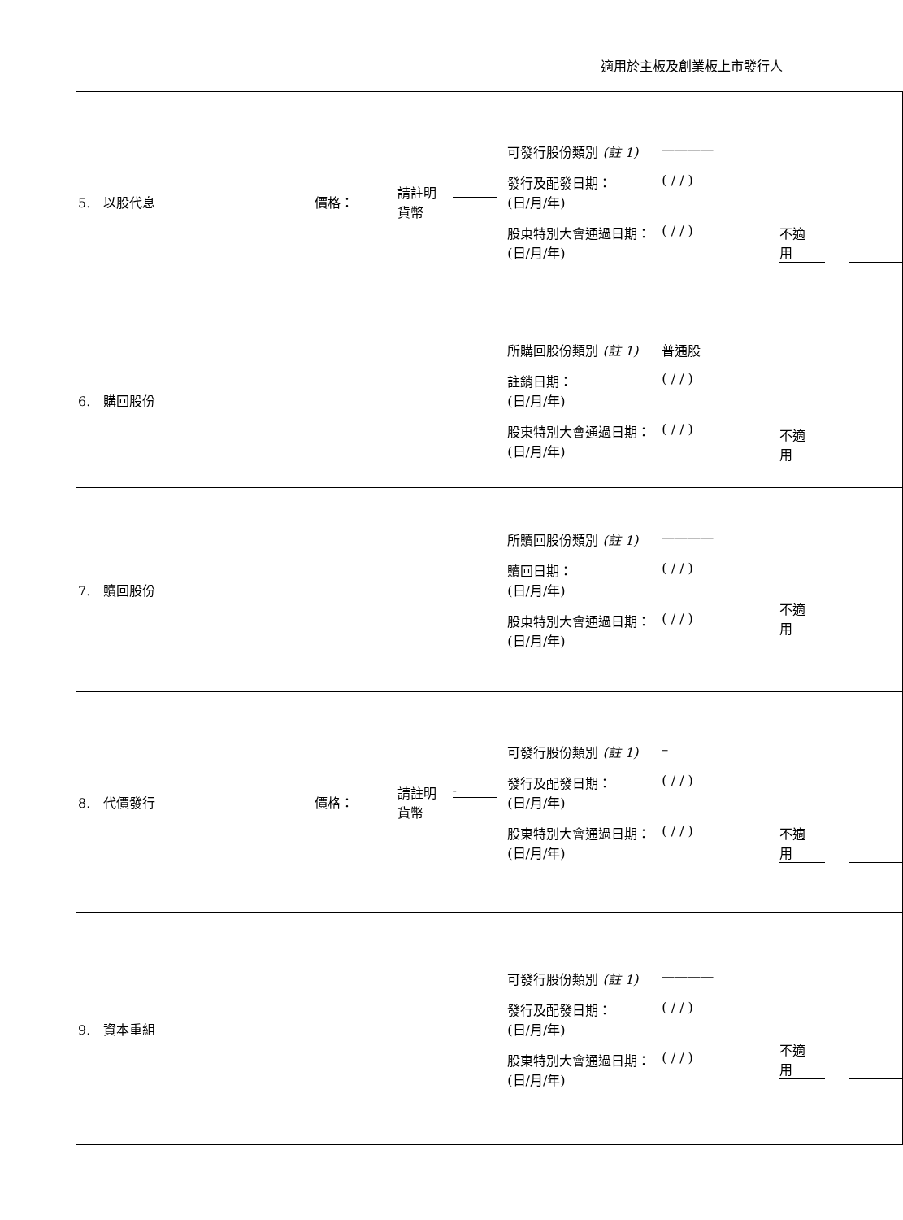適用於主板及創業板上市發行人
| 5. 以股代息 價格： 請註明 貨幣 可發行股份類別 (註 1) ———— 發行及配發日期： (日/月/年) ( / / ) 股東特別大會通過日期： (日/月/年) ( / / ) 不適用 |
| 6. 購回股份 所購回股份類別 (註 1) 普通股 註銷日期： (日/月/年) ( / / ) 股東特別大會通過日期： (日/月/年) ( / / ) 不適用 |
| 7. 贖回股份 所贖回股份類別 (註 1) ———— 贖回日期： (日/月/年) ( / / ) 股東特別大會通過日期： (日/月/年) ( / / ) 不適用 |
| 8. 代價發行 價格： 請註明 貨幣 - 可發行股份類別 (註 1) – 發行及配發日期： (日/月/年) ( / / ) 股東特別大會通過日期： (日/月/年) ( / / ) 不適用 |
| 9. 資本重組 可發行股份類別 (註 1) ———— 發行及配發日期： (日/月/年) ( / / ) 股東特別大會通過日期： (日/月/年) ( / / ) 不適用 |